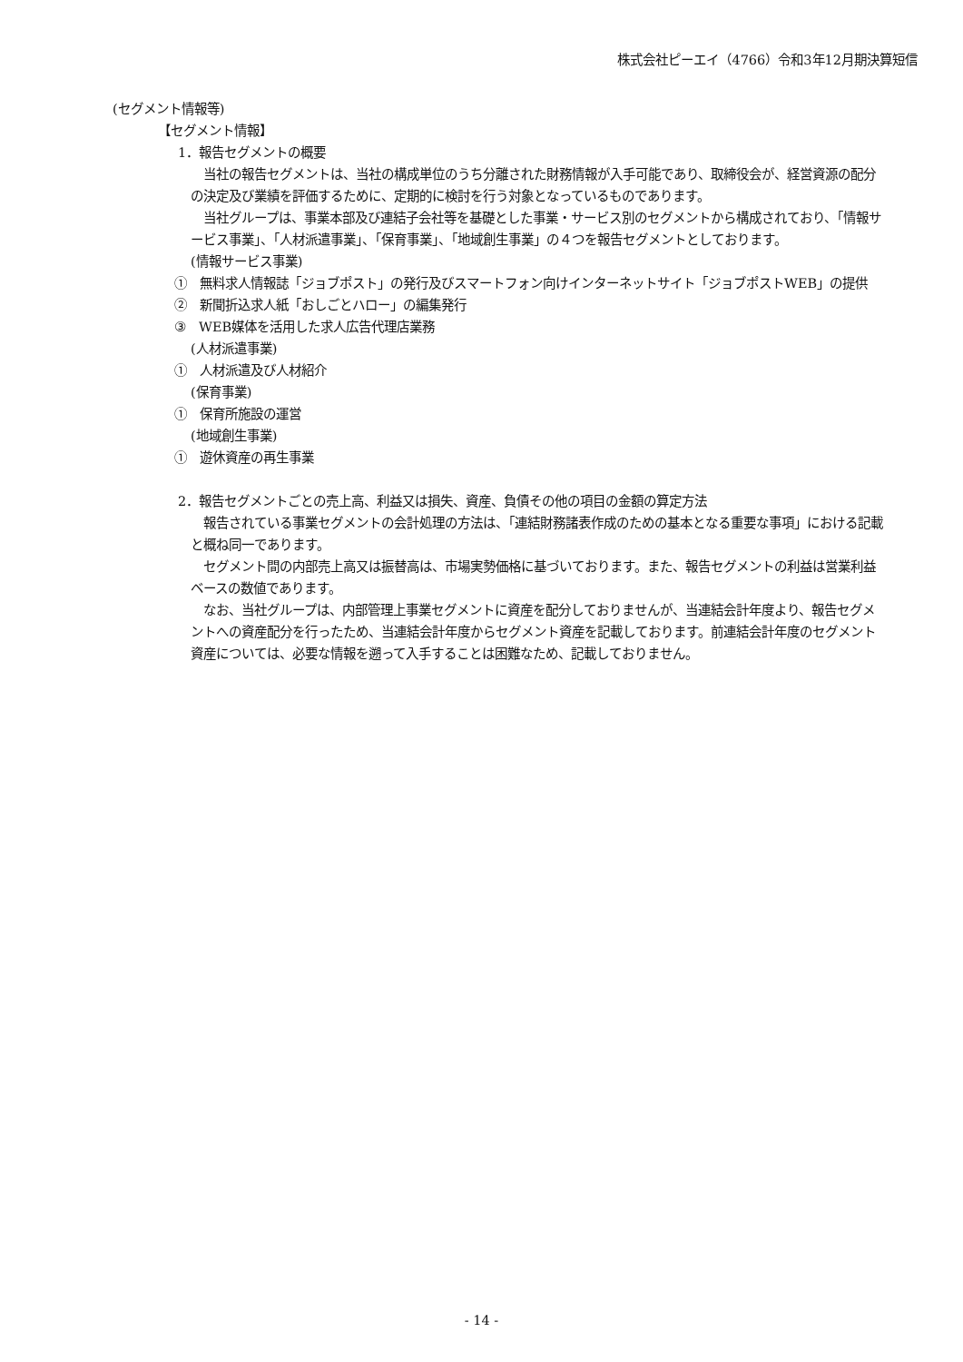株式会社ピーエイ（4766）令和3年12月期決算短信
(セグメント情報等)
【セグメント情報】
1．報告セグメントの概要
　当社の報告セグメントは、当社の構成単位のうち分離された財務情報が入手可能であり、取締役会が、経営資源の配分の決定及び業績を評価するために、定期的に検討を行う対象となっているものであります。
　当社グループは、事業本部及び連結子会社等を基礎とした事業・サービス別のセグメントから構成されており、「情報サービス事業」、「人材派遣事業」、「保育事業」、「地域創生事業」の４つを報告セグメントとしております。
(情報サービス事業)
①　無料求人情報誌「ジョブポスト」の発行及びスマートフォン向けインターネットサイト「ジョブポストWEB」の提供
②　新聞折込求人紙「おしごとハロー」の編集発行
③　WEB媒体を活用した求人広告代理店業務
(人材派遣事業)
①　人材派遣及び人材紹介
(保育事業)
①　保育所施設の運営
(地域創生事業)
①　遊休資産の再生事業
2．報告セグメントごとの売上高、利益又は損失、資産、負債その他の項目の金額の算定方法
　報告されている事業セグメントの会計処理の方法は、「連結財務諸表作成のための基本となる重要な事項」における記載と概ね同一であります。
　セグメント間の内部売上高又は振替高は、市場実勢価格に基づいております。また、報告セグメントの利益は営業利益ベースの数値であります。
　なお、当社グループは、内部管理上事業セグメントに資産を配分しておりませんが、当連結会計年度より、報告セグメントへの資産配分を行ったため、当連結会計年度からセグメント資産を記載しております。前連結会計年度のセグメント資産については、必要な情報を遡って入手することは困難なため、記載しておりません。
- 14 -